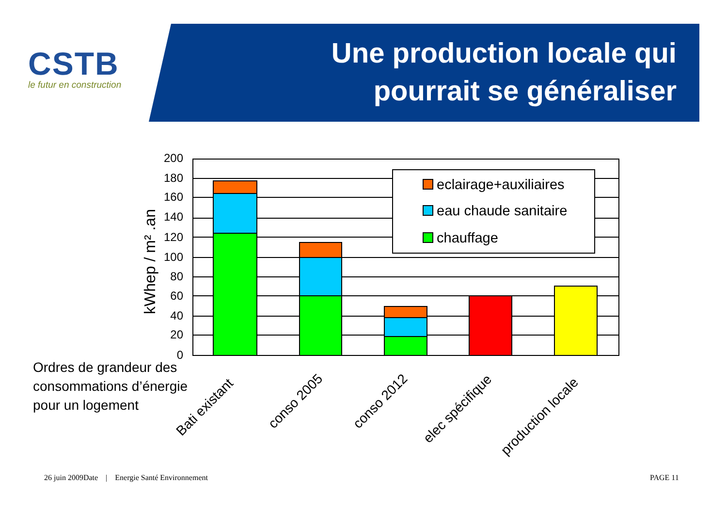CSTB
le futur en construction
Une production locale qui pourrait se généraliser
eclairage+auxiliaires
eau chaude sanitaire
chauffage
200
180
160
140
120
100
80
60
40
20
0
kWhep / m² .an
Bati existant
conso 2005
conso 2012
elec spécifique
production locale
Ordres de grandeur des
consommations d’énergie
pour un logement
26 juin 2009Date | Energie Santé Environnement
PAGE 11